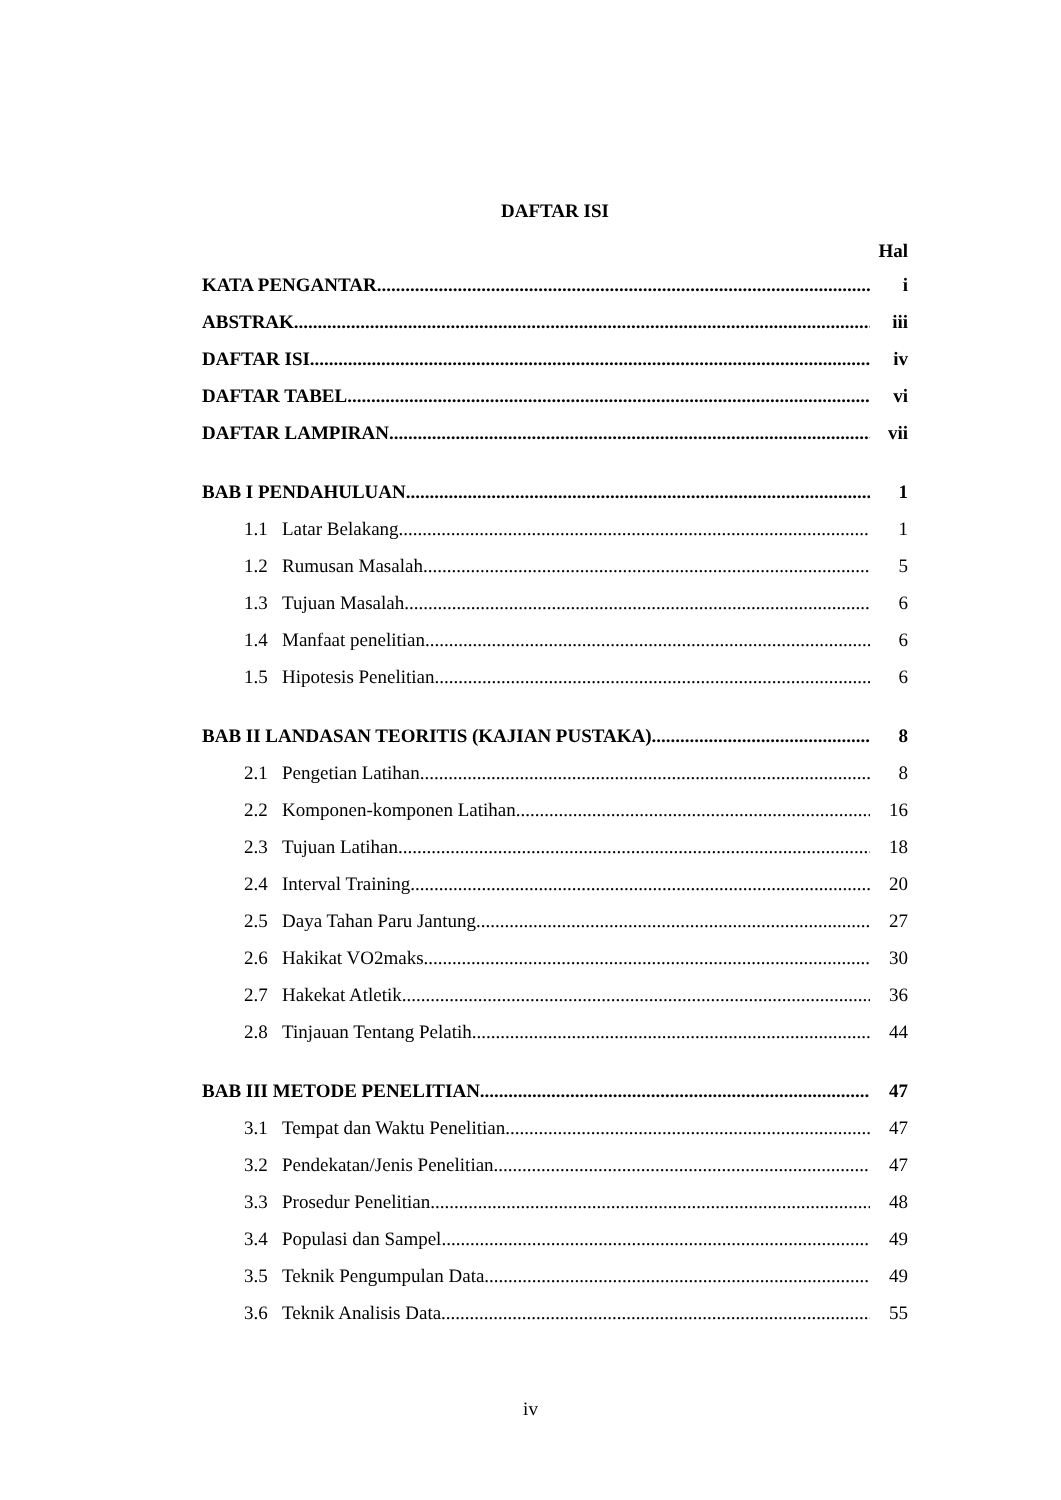DAFTAR ISI
Hal
KATA PENGANTAR i
ABSTRAK iii
DAFTAR ISI iv
DAFTAR TABEL vi
DAFTAR LAMPIRAN vii
BAB I PENDAHULUAN 1
1.1 Latar Belakang 1
1.2 Rumusan Masalah 5
1.3 Tujuan Masalah 6
1.4 Manfaat penelitian 6
1.5 Hipotesis Penelitian 6
BAB II LANDASAN TEORITIS (KAJIAN PUSTAKA) 8
2.1 Pengetian Latihan 8
2.2 Komponen-komponen Latihan 16
2.3 Tujuan Latihan 18
2.4 Interval Training 20
2.5 Daya Tahan Paru Jantung 27
2.6 Hakikat VO2maks 30
2.7 Hakekat Atletik 36
2.8 Tinjauan Tentang Pelatih 44
BAB III METODE PENELITIAN 47
3.1 Tempat dan Waktu Penelitian 47
3.2 Pendekatan/Jenis Penelitian 47
3.3 Prosedur Penelitian 48
3.4 Populasi dan Sampel 49
3.5 Teknik Pengumpulan Data 49
3.6 Teknik Analisis Data 55
iv